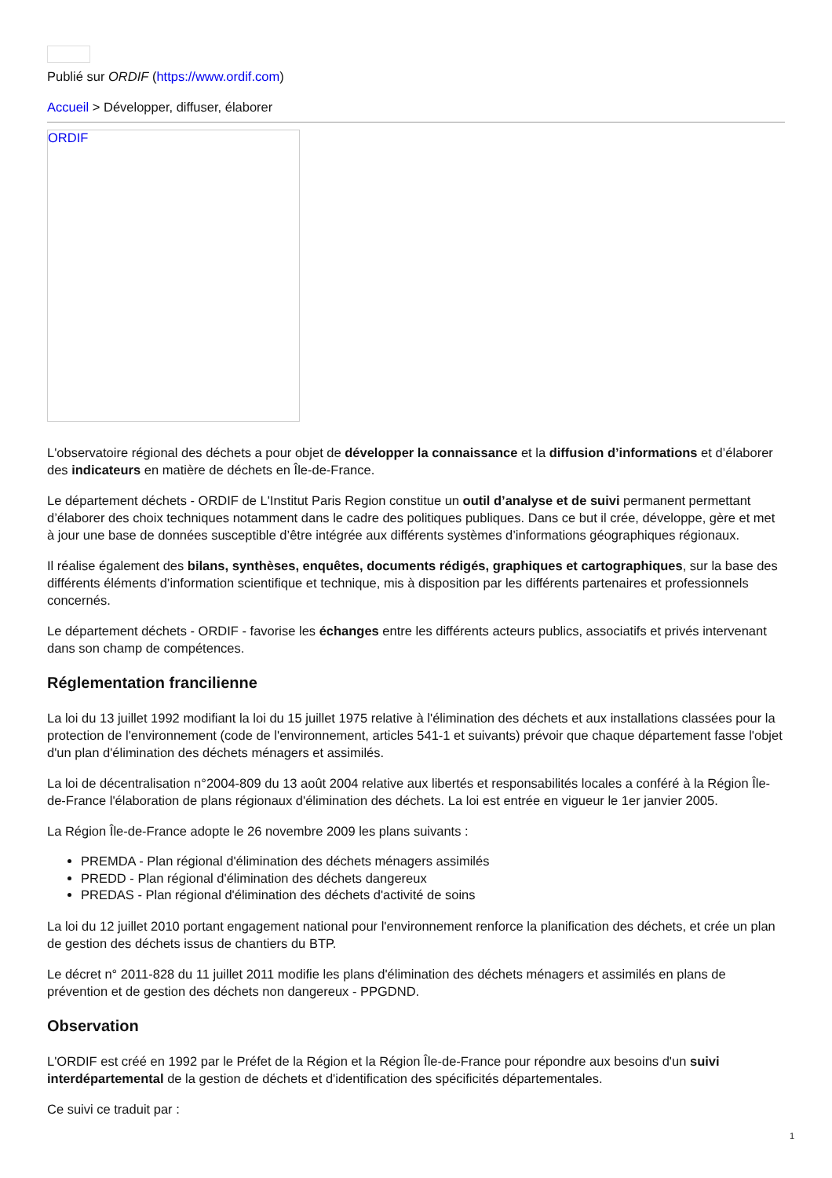Publié sur ORDIF (https://www.ordif.com)
Accueil > Développer, diffuser, élaborer
ORDIF
L'observatoire régional des déchets a pour objet de développer la connaissance et la diffusion d’informations et d’élaborer des indicateurs en matière de déchets en Île-de-France.
Le département déchets - ORDIF de L'Institut Paris Region constitue un outil d’analyse et de suivi permanent permettant d’élaborer des choix techniques notamment dans le cadre des politiques publiques. Dans ce but il crée, développe, gère et met à jour une base de données susceptible d’être intégrée aux différents systèmes d’informations géographiques régionaux.
Il réalise également des bilans, synthèses, enquêtes, documents rédigés, graphiques et cartographiques, sur la base des différents éléments d’information scientifique et technique, mis à disposition par les différents partenaires et professionnels concernés.
Le département déchets - ORDIF - favorise les échanges entre les différents acteurs publics, associatifs et privés intervenant dans son champ de compétences.
Réglementation francilienne
La loi du 13 juillet 1992 modifiant la loi du 15 juillet 1975 relative à l'élimination des déchets et aux installations classées pour la protection de l'environnement (code de l'environnement, articles 541-1 et suivants) prévoir que chaque département fasse l'objet d'un plan d'élimination des déchets ménagers et assimilés.
La loi de décentralisation n°2004-809 du 13 août 2004 relative aux libertés et responsabilités locales a conféré à la Région Île-de-France l'élaboration de plans régionaux d'élimination des déchets. La loi est entrée en vigueur le 1er janvier 2005.
La Région Île-de-France adopte le 26 novembre 2009 les plans suivants :
PREMDA - Plan régional d'élimination des déchets ménagers assimilés
PREDD - Plan régional d'élimination des déchets dangereux
PREDAS - Plan régional d'élimination des déchets d'activité de soins
La loi du 12 juillet 2010 portant engagement national pour l'environnement renforce la planification des déchets, et crée un plan de gestion des déchets issus de chantiers du BTP.
Le décret n° 2011-828 du 11 juillet 2011 modifie les plans d'élimination des déchets ménagers et assimilés en plans de prévention et de gestion des déchets non dangereux - PPGDND.
Observation
L'ORDIF est créé en 1992 par le Préfet de la Région et la Région Île-de-France pour répondre aux besoins d'un suivi interdépartemental de la gestion de déchets et d'identification des spécificités départementales.
Ce suivi ce traduit par :
1